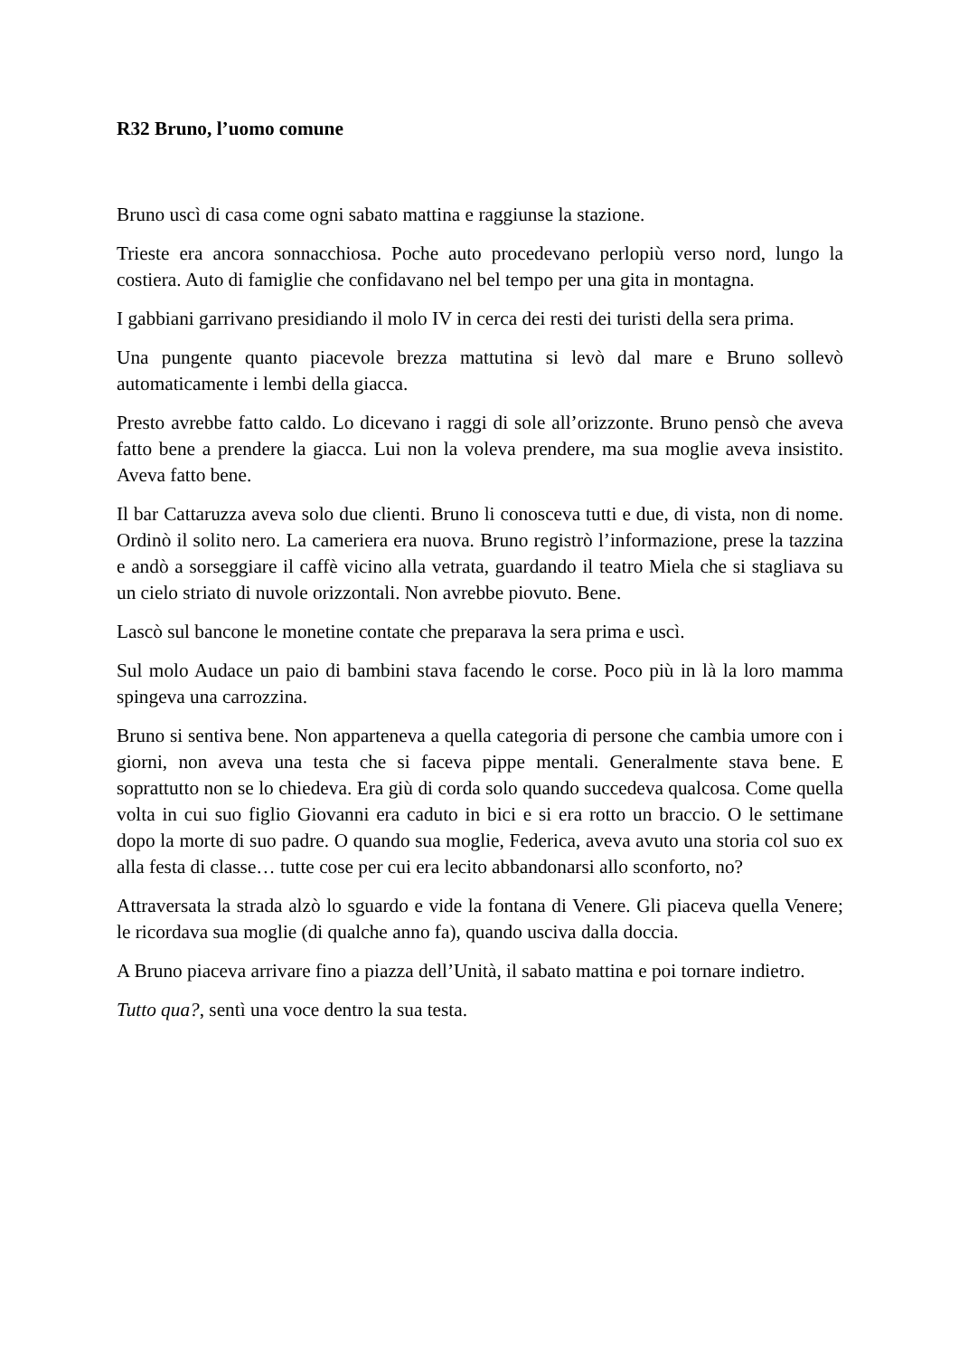R32 Bruno, l’uomo comune
Bruno uscì di casa come ogni sabato mattina e raggiunse la stazione.
Trieste era ancora sonnacchiosa. Poche auto procedevano perlopiù verso nord, lungo la costiera. Auto di famiglie che confidavano nel bel tempo per una gita in montagna.
I gabbiani garrivano presidiando il molo IV in cerca dei resti dei turisti della sera prima.
Una pungente quanto piacevole brezza mattutina si levò dal mare e Bruno sollevò automaticamente i lembi della giacca.
Presto avrebbe fatto caldo. Lo dicevano i raggi di sole all’orizzonte. Bruno pensò che aveva fatto bene a prendere la giacca. Lui non la voleva prendere, ma sua moglie aveva insistito. Aveva fatto bene.
Il bar Cattaruzza aveva solo due clienti. Bruno li conosceva tutti e due, di vista, non di nome. Ordinò il solito nero. La cameriera era nuova. Bruno registrò l’informazione, prese la tazzina e andò a sorseggiare il caffè vicino alla vetrata, guardando il teatro Miela che si stagliava su un cielo striato di nuvole orizzontali. Non avrebbe piovuto. Bene.
Lascò sul bancone le monetine contate che preparava la sera prima e uscì.
Sul molo Audace un paio di bambini stava facendo le corse. Poco più in là la loro mamma spingeva una carrozzina.
Bruno si sentiva bene. Non apparteneva a quella categoria di persone che cambia umore con i giorni, non aveva una testa che si faceva pippe mentali. Generalmente stava bene. E soprattutto non se lo chiedeva. Era giù di corda solo quando succedeva qualcosa. Come quella volta in cui suo figlio Giovanni era caduto in bici e si era rotto un braccio. O le settimane dopo la morte di suo padre. O quando sua moglie, Federica, aveva avuto una storia col suo ex alla festa di classe… tutte cose per cui era lecito abbandonarsi allo sconforto, no?
Attraversata la strada alzò lo sguardo e vide la fontana di Venere. Gli piaceva quella Venere; le ricordava sua moglie (di qualche anno fa), quando usciva dalla doccia.
A Bruno piaceva arrivare fino a piazza dell’Unità, il sabato mattina e poi tornare indietro.
Tutto qua?, sentì una voce dentro la sua testa.